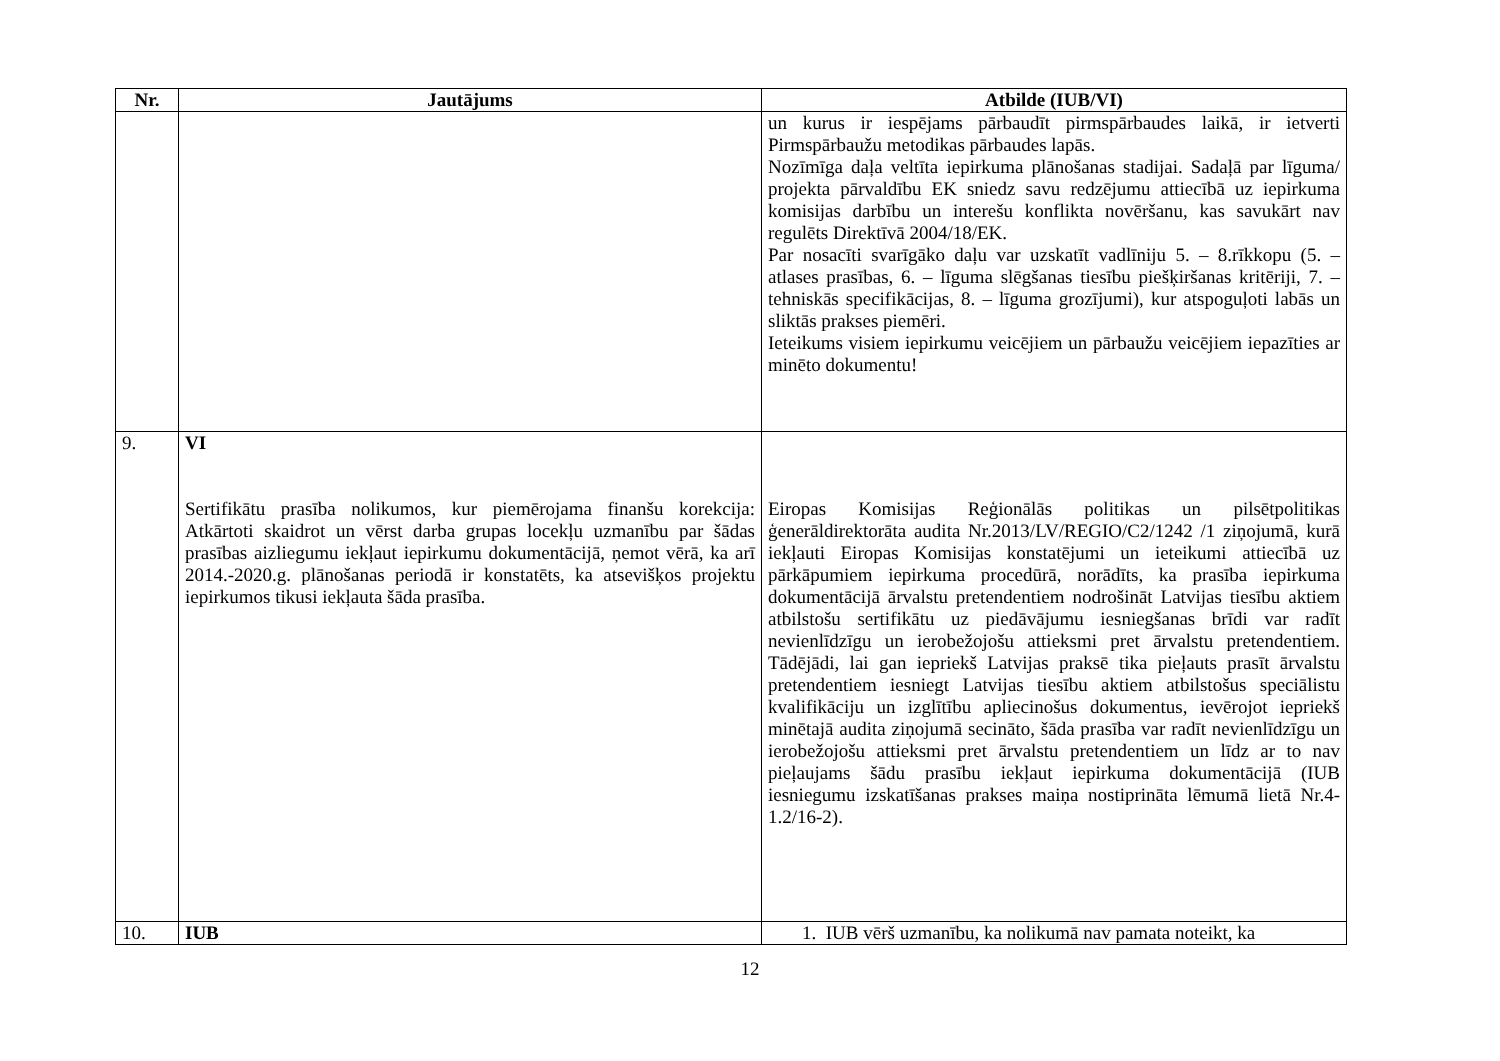| Nr. | Jautājums | Atbilde (IUB/VI) |
| --- | --- | --- |
| | | un kurus ir iespējams pārbaudīt pirmspārbaudes laikā, ir ietverti Pirmspārbaužu metodikas pārbaudes lapās. Nozīmīga daļa veltīta iepirkuma plānošanas stadijai. Sadaļā par līguma/ projekta pārvaldību EK sniedz savu redzējumu attiecībā uz iepirkuma komisijas darbību un interešu konflikta novēršanu, kas savukārt nav regulēts Direktīvā 2004/18/EK. Par nosacīti svarīgāko daļu var uzskatīt vadlīniju 5. – 8.rīkkopu (5. – atlases prasības, 6. – līguma slēgšanas tiesību piešķiršanas kritēriji, 7. – tehniskās specifikācijas, 8. – līguma grozījumi), kur atspoguļoti labās un sliktās prakses piemēri. Ieteikums visiem iepirkumu veicējiem un pārbaužu veicējiem iepazīties ar minēto dokumentu! |
| 9. | VI Sertifikātu prasība nolikumos, kur piemērojama finanšu korekcija: Atkārtoti skaidrot un vērst darba grupas locekļu uzmanību par šādas prasības aizliegumu iekļaut iepirkumu dokumentācijā, ņemot vērā, ka arī 2014.-2020.g. plānošanas periodā ir konstatēts, ka atsevišķos projektu iepirkumos tikusi iekļauta šāda prasība. | Eiropas Komisijas Reģionālās politikas un pilsētpolitikas ģenerāldirektorāta audita Nr.2013/LV/REGIO/C2/1242 /1 ziņojumā, kurā iekļauti Eiropas Komisijas konstatējumi un ieteikumi attiecībā uz pārkāpumiem iepirkuma procedūrā, norādīts, ka prasība iepirkuma dokumentācijā ārvalstu pretendentiem nodrošināt Latvijas tiesību aktiem atbilstošu sertifikātu uz piedāvājumu iesniegšanas brīdi var radīt nevienlīdzīgu un ierobežojošu attieksmi pret ārvalstu pretendentiem. Tādējādi, lai gan iepriekš Latvijas praksē tika pieļauts prasīt ārvalstu pretendentiem iesniegt Latvijas tiesību aktiem atbilstošus speciālistu kvalifikāciju un izglītību apliecinošus dokumentus, ievērojot iepriekš minētajā audita ziņojumā secināto, šāda prasība var radīt nevienlīdzīgu un ierobežojošu attieksmi pret ārvalstu pretendentiem un līdz ar to nav pieļaujams šādu prasību iekļaut iepirkuma dokumentācijā (IUB iesniegumu izskatīšanas prakses maiņa nostiprināta lēmumā lietā Nr.4-1.2/16-2). |
| 10. | IUB | 1. IUB vērš uzmanību, ka nolikumā nav pamata noteikt, ka |
12